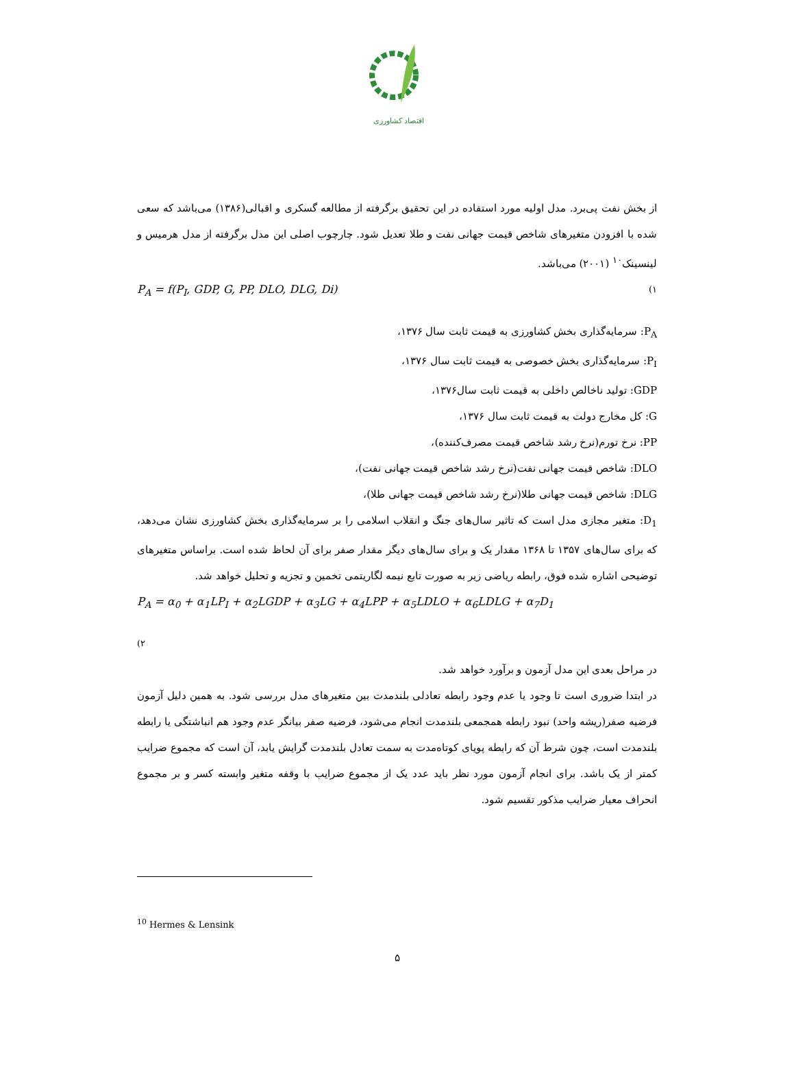اقتصاد کشاورزی
از بخش نفت پی‌برد. مدل اولیه مورد استفاده در این تحقیق برگرفته از مطالعه گسکری و اقبالی(۱۳۸۶) می‌باشد که سعی شده با افزودن متغیرهای شاخص قیمت جهانی نفت و طلا تعدیل شود. چارچوب اصلی این مدل برگرفته از مدل هرمیس و لینسینک<sup>۱۰</sup> (۲۰۰۱) می‌باشد.
P<sub>A</sub> = f(P<sub>I</sub>, GDP, G, PP, DLO, DLG, Di) (۱
P<sub>A</sub>: سرمایه‌گذاری بخش کشاورزی به قیمت ثابت سال ۱۳۷۶،
P<sub>I</sub>: سرمایه‌گذاری بخش خصوصی به قیمت ثابت سال ۱۳۷۶،
GDP: تولید ناخالص داخلی به قیمت ثابت سال۱۳۷۶،
G: کل مخارج دولت به قیمت ثابت سال ۱۳۷۶،
PP: نرخ تورم(نرخ رشد شاخص قیمت مصرف‌کننده)،
DLO: شاخص قیمت جهانی نفت(نرخ رشد شاخص قیمت جهانی نفت)،
DLG: شاخص قیمت جهانی طلا(نرخ رشد شاخص قیمت جهانی طلا)،
D<sub>1</sub>: متغیر مجازی مدل است که تاثیر سال‌های جنگ و انقلاب اسلامی را بر سرمایه‌گذاری بخش کشاورزی نشان می‌دهد، که برای سال‌های ۱۳۵۷ تا ۱۳۶۸ مقدار یک و برای سال‌های دیگر مقدار صفر برای آن لحاظ شده است. براساس متغیرهای توضیحی اشاره شده فوق، رابطه ریاضی زیر به صورت تابع نیمه لگاریتمی تخمین و تجزیه و تحلیل خواهد شد.
P<sub>A</sub> = α<sub>0</sub> + α<sub>1</sub>LP<sub>I</sub> + α<sub>2</sub>LGDP + α<sub>3</sub>LG + α<sub>4</sub>LPP + α<sub>5</sub>LDLO + α<sub>6</sub>LDLG + α<sub>7</sub>D<sub>1</sub>
(۲
در مراحل بعدی این مدل آزمون و برآورد خواهد شد.
در ابتدا ضروری است تا وجود یا عدم وجود رابطه تعادلی بلندمدت بین متغیرهای مدل بررسی شود. به همین دلیل آزمون فرضیه صفر(ریشه واحد) نبود رابطه همجمعی بلندمدت انجام می‌شود، فرضیه صفر بیانگر عدم وجود هم انباشتگی یا رابطه بلندمدت است، چون شرط آن که رابطه پویای کوتاه‌مدت به سمت تعادل بلندمدت گرایش یابد، آن است که مجموع ضرایب کمتر از یک باشد. برای انجام آزمون مورد نظر باید عدد یک از مجموع ضرایب با وقفه متغیر وابسته کسر و بر مجموع انحراف معیار ضرایب مذکور تقسیم شود.
<sup>10</sup> Hermes & Lensink
۵